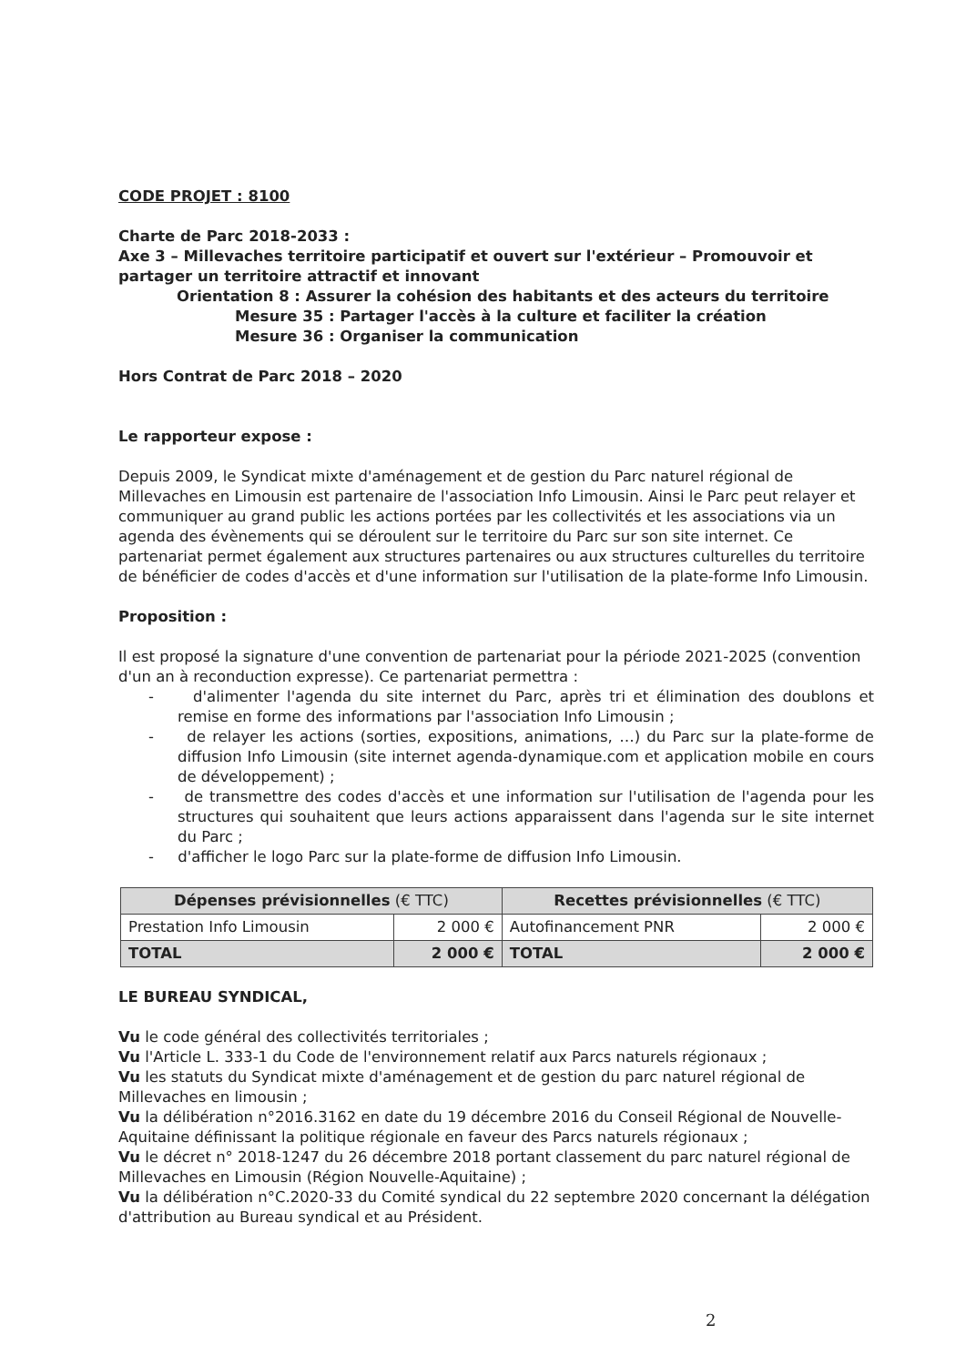CODE PROJET : 8100
Charte de Parc 2018-2033 :
Axe 3 – Millevaches territoire participatif et ouvert sur l'extérieur – Promouvoir et partager un territoire attractif et innovant
Orientation 8 : Assurer la cohésion des habitants et des acteurs du territoire
Mesure 35 : Partager l'accès à la culture et faciliter la création
Mesure 36 : Organiser la communication
Hors Contrat de Parc 2018 – 2020
Le rapporteur expose :
Depuis 2009, le Syndicat mixte d'aménagement et de gestion du Parc naturel régional de Millevaches en Limousin est partenaire de l'association Info Limousin. Ainsi le Parc peut relayer et communiquer au grand public les actions portées par les collectivités et les associations via un agenda des évènements qui se déroulent sur le territoire du Parc sur son site internet. Ce partenariat permet également aux structures partenaires ou aux structures culturelles du territoire de bénéficier de codes d'accès et d'une information sur l'utilisation de la plate-forme Info Limousin.
Proposition :
Il est proposé la signature d'une convention de partenariat pour la période 2021-2025 (convention d'un an à reconduction expresse). Ce partenariat permettra :
- d'alimenter l'agenda du site internet du Parc, après tri et élimination des doublons et remise en forme des informations par l'association Info Limousin ;
- de relayer les actions (sorties, expositions, animations, …) du Parc sur la plate-forme de diffusion Info Limousin (site internet agenda-dynamique.com et application mobile en cours de développement) ;
- de transmettre des codes d'accès et une information sur l'utilisation de l'agenda pour les structures qui souhaitent que leurs actions apparaissent dans l'agenda sur le site internet du Parc ;
- d'afficher le logo Parc sur la plate-forme de diffusion Info Limousin.
| Dépenses prévisionnelles (€ TTC) | | Recettes prévisionnelles (€ TTC) | |
| --- | --- | --- | --- |
| Prestation Info Limousin | 2 000 € | Autofinancement PNR | 2 000 € |
| TOTAL | 2 000 € | TOTAL | 2 000 € |
LE BUREAU SYNDICAL,
Vu le code général des collectivités territoriales ;
Vu l'Article L. 333-1 du Code de l'environnement relatif aux Parcs naturels régionaux ;
Vu les statuts du Syndicat mixte d'aménagement et de gestion du parc naturel régional de Millevaches en limousin ;
Vu la délibération n°2016.3162 en date du 19 décembre 2016 du Conseil Régional de Nouvelle-Aquitaine définissant la politique régionale en faveur des Parcs naturels régionaux ;
Vu le décret n° 2018-1247 du 26 décembre 2018 portant classement du parc naturel régional de Millevaches en Limousin (Région Nouvelle-Aquitaine) ;
Vu la délibération n°C.2020-33 du Comité syndical du 22 septembre 2020 concernant la délégation d'attribution au Bureau syndical et au Président.
2